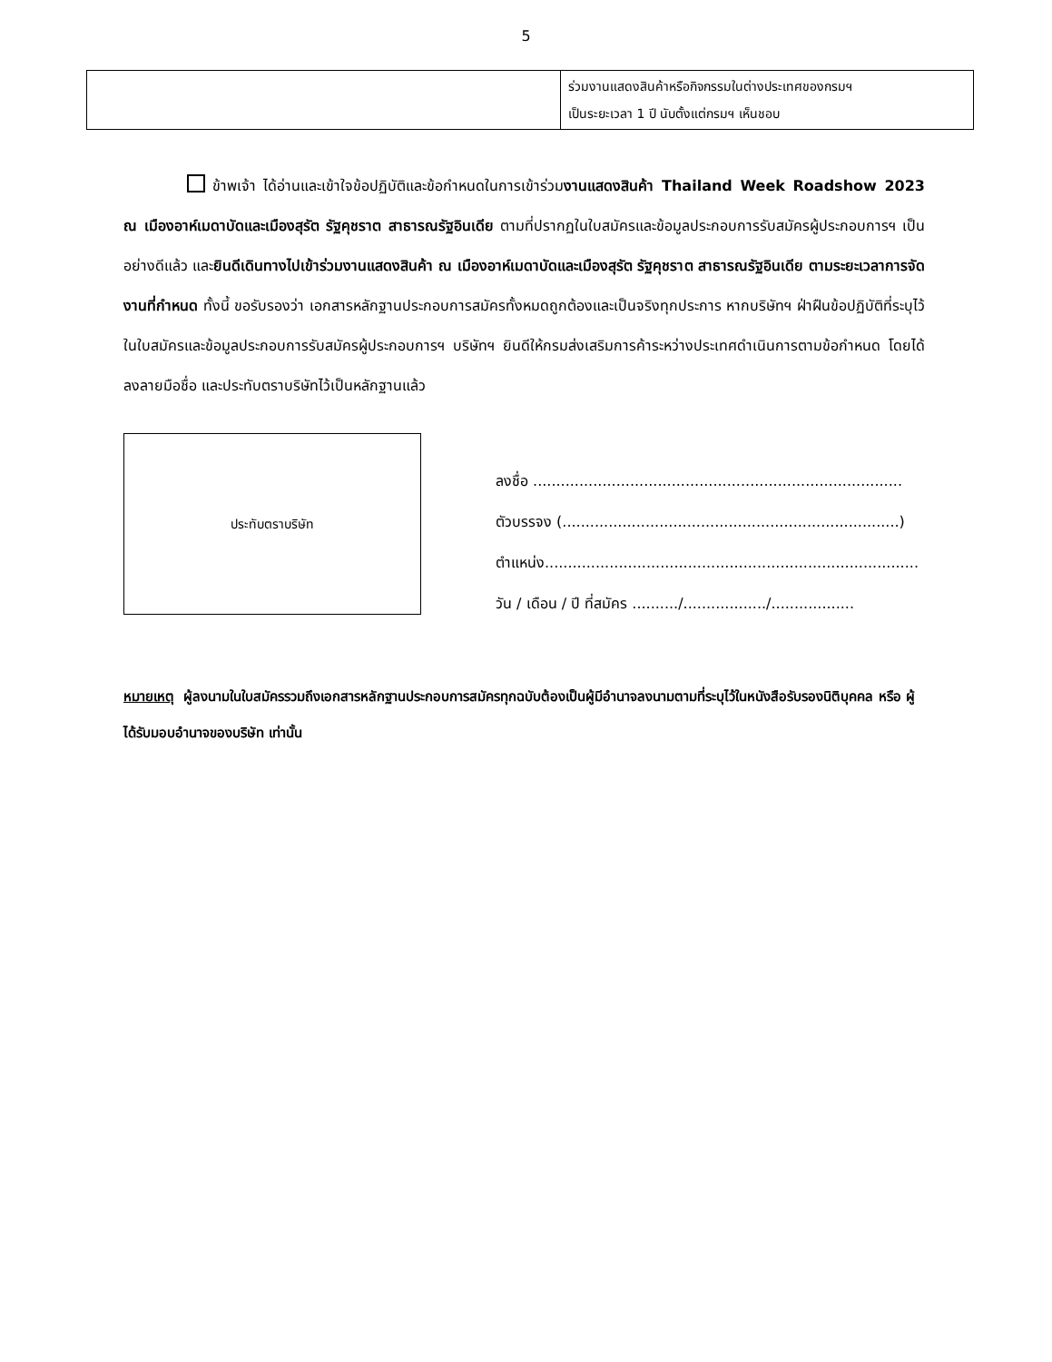5
| | ร่วมงานแสดงสินค้าหรือกิจกรรมในต่างประเทศของกรมฯ เป็นระยะเวลา 1 ปี นับตั้งแต่กรมฯ เห็นชอบ |
ข้าพเจ้า ได้อ่านและเข้าใจข้อปฏิบัติและข้อกำหนดในการเข้าร่วมงานแสดงสินค้า Thailand Week Roadshow 2023 ณ เมืองอาห์เมดาบัดและเมืองสุรัต รัฐคุชราต สาธารณรัฐอินเดีย ตามที่ปรากฏในใบสมัครและข้อมูลประกอบการรับสมัครผู้ประกอบการฯ เป็นอย่างดีแล้ว และยินดีเดินทางไปเข้าร่วมงานแสดงสินค้า ณ เมืองอาห์เมดาบัดและเมืองสุรัต รัฐคุชราต สาธารณรัฐอินเดีย ตามระยะเวลาการจัดงานที่กำหนด ทั้งนี้ ขอรับรองว่า เอกสารหลักฐานประกอบการสมัครทั้งหมดถูกต้องและเป็นจริงทุกประการ หากบริษัทฯ ฝ่าฝืนข้อปฏิบัติที่ระบุไว้ในใบสมัครและข้อมูลประกอบการรับสมัครผู้ประกอบการฯ บริษัทฯ ยินดีให้กรมส่งเสริมการค้าระหว่างประเทศดำเนินการตามข้อกำหนด โดยได้ลงลายมือชื่อ และประทับตราบริษัทไว้เป็นหลักฐานแล้ว
ประทับตราบริษัท
ลงชื่อ ................................................................................
ตัวบรรจง (.........................................................................)
ตำแหน่ง.................................................................................
วัน / เดือน / ปี ที่สมัคร ........../................../..................
หมายเหตุ ผู้ลงนามในใบสมัครรวมถึงเอกสารหลักฐานประกอบการสมัครทุกฉบับต้องเป็นผู้มีอำนาจลงนามตามที่ระบุไว้ในหนังสือรับรองนิติบุคคล หรือ ผู้ได้รับมอบอำนาจของบริษัท เท่านั้น